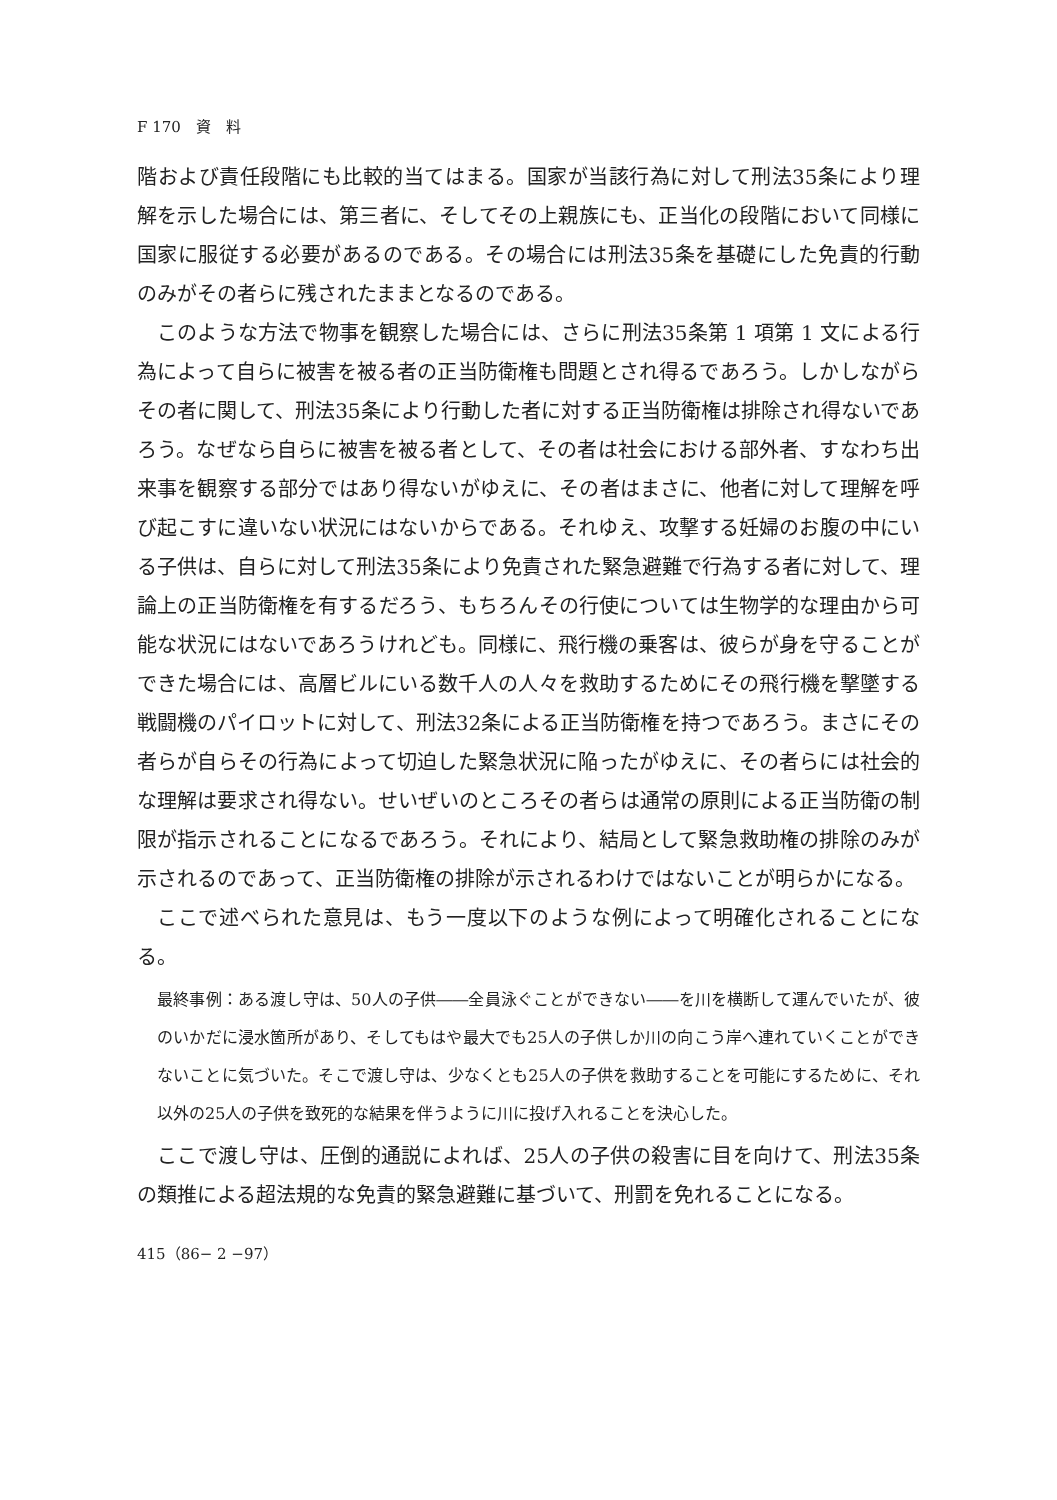F 170　資　料
階および責任段階にも比較的当てはまる。国家が当該行為に対して刑法35条により理解を示した場合には、第三者に、そしてその上親族にも、正当化の段階において同様に国家に服従する必要があるのである。その場合には刑法35条を基礎にした免責的行動のみがその者らに残されたままとなるのである。
このような方法で物事を観察した場合には、さらに刑法35条第 1 項第 1 文による行為によって自らに被害を被る者の正当防衛権も問題とされ得るであろう。しかしながらその者に関して、刑法35条により行動した者に対する正当防衛権は排除され得ないであろう。なぜなら自らに被害を被る者として、その者は社会における部外者、すなわち出来事を観察する部分ではあり得ないがゆえに、その者はまさに、他者に対して理解を呼び起こすに違いない状況にはないからである。それゆえ、攻撃する妊婦のお腹の中にいる子供は、自らに対して刑法35条により免責された緊急避難で行為する者に対して、理論上の正当防衛権を有するだろう、もちろんその行使については生物学的な理由から可能な状況にはないであろうけれども。同様に、飛行機の乗客は、彼らが身を守ることができた場合には、高層ビルにいる数千人の人々を救助するためにその飛行機を撃墜する戦闘機のパイロットに対して、刑法32条による正当防衛権を持つであろう。まさにその者らが自らその行為によって切迫した緊急状況に陥ったがゆえに、その者らには社会的な理解は要求され得ない。せいぜいのところその者らは通常の原則による正当防衛の制限が指示されることになるであろう。それにより、結局として緊急救助権の排除のみが示されるのであって、正当防衛権の排除が示されるわけではないことが明らかになる。
ここで述べられた意見は、もう一度以下のような例によって明確化されることになる。
最終事例：ある渡し守は、50人の子供――全員泳ぐことができない――を川を横断して運んでいたが、彼のいかだに浸水箇所があり、そしてもはや最大でも25人の子供しか川の向こう岸へ連れていくことができないことに気づいた。そこで渡し守は、少なくとも25人の子供を救助することを可能にするために、それ以外の25人の子供を致死的な結果を伴うように川に投げ入れることを決心した。
ここで渡し守は、圧倒的通説によれば、25人の子供の殺害に目を向けて、刑法35条の類推による超法規的な免責的緊急避難に基づいて、刑罰を免れることになる。
415（86− 2 −97）